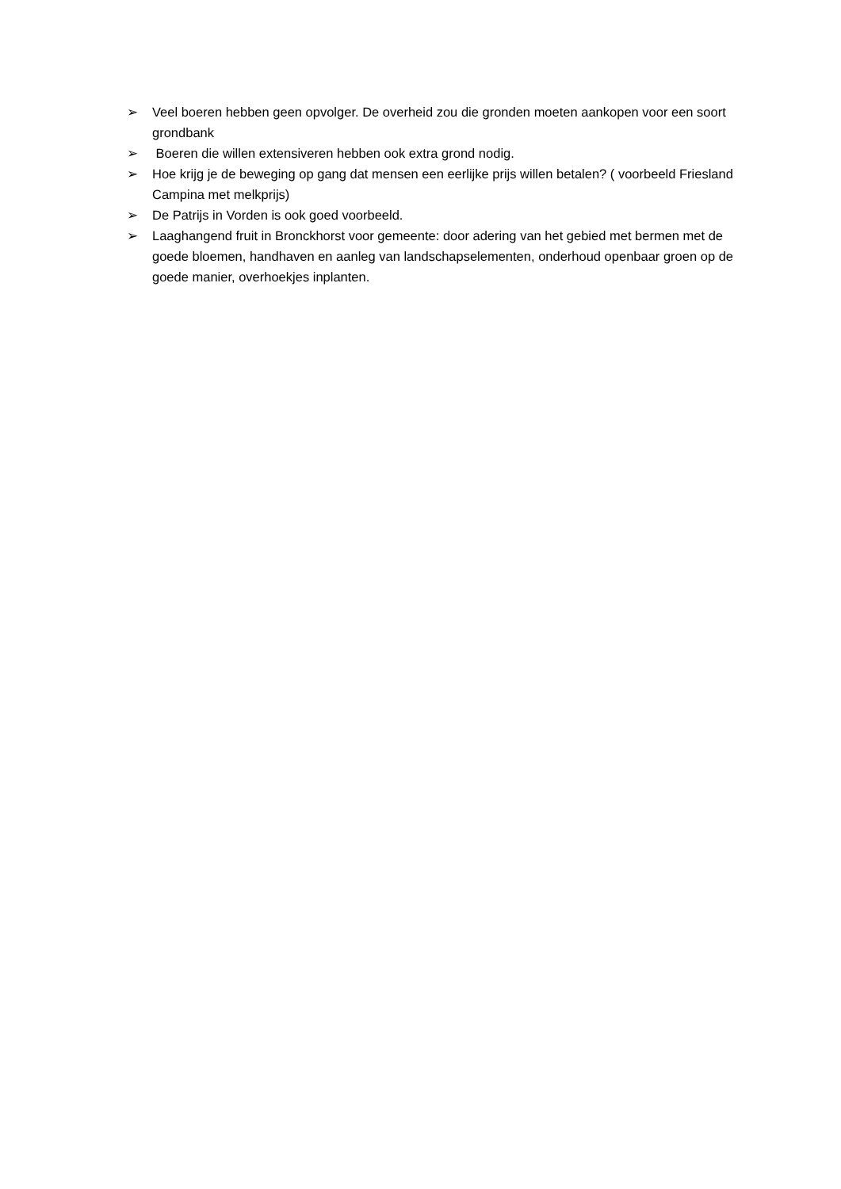➢ Veel boeren hebben geen opvolger. De overheid zou die gronden moeten aankopen voor een soort grondbank
➢ Boeren die willen extensiveren hebben ook extra grond nodig.
➢ Hoe krijg je de beweging op gang dat mensen een eerlijke prijs willen betalen? ( voorbeeld Friesland Campina met melkprijs)
➢ De Patrijs in Vorden is ook goed voorbeeld.
➢ Laaghangend fruit in Bronckhorst voor gemeente: door adering van het gebied met bermen met de goede bloemen, handhaven en aanleg van landschapselementen, onderhoud openbaar groen op de goede manier, overhoekjes inplanten.